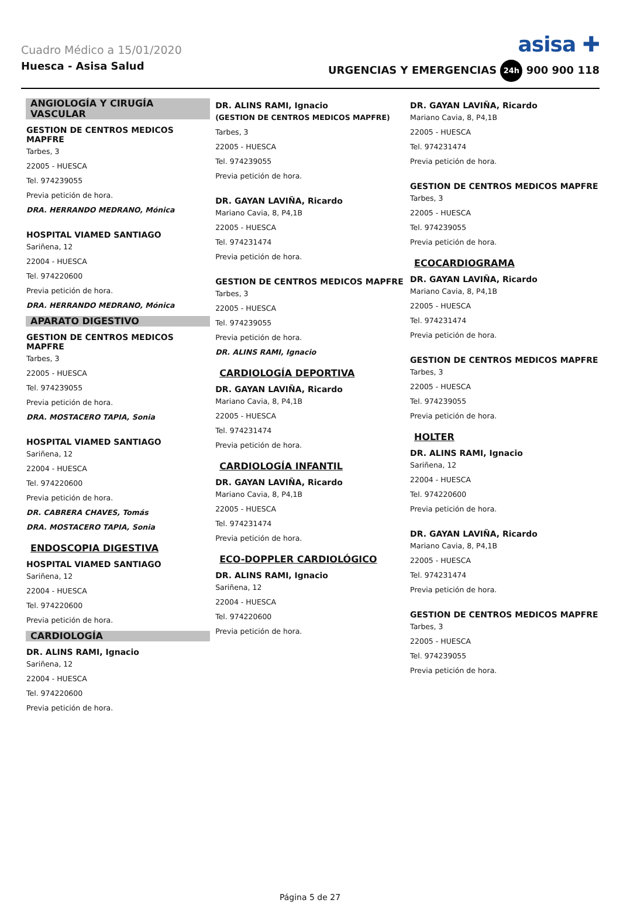Cuadro Médico a 15/01/2020 asisa ✚
Huesca - Asisa Salud URGENCIAS Y EMERGENCIAS 24h 900 900 118
ANGIOLOGÍA Y CIRUGÍA VASCULAR
GESTION DE CENTROS MEDICOS MAPFRE
Tarbes, 3
22005 - HUESCA
Tel. 974239055
Previa petición de hora.
DRA. HERRANDO MEDRANO, Mónica
HOSPITAL VIAMED SANTIAGO
Sariñena, 12
22004 - HUESCA
Tel. 974220600
Previa petición de hora.
DRA. HERRANDO MEDRANO, Mónica
APARATO DIGESTIVO
GESTION DE CENTROS MEDICOS MAPFRE
Tarbes, 3
22005 - HUESCA
Tel. 974239055
Previa petición de hora.
DRA. MOSTACERO TAPIA, Sonia
HOSPITAL VIAMED SANTIAGO
Sariñena, 12
22004 - HUESCA
Tel. 974220600
Previa petición de hora.
DR. CABRERA CHAVES, Tomás
DRA. MOSTACERO TAPIA, Sonia
ENDOSCOPIA DIGESTIVA
HOSPITAL VIAMED SANTIAGO
Sariñena, 12
22004 - HUESCA
Tel. 974220600
Previa petición de hora.
CARDIOLOGÍA
DR. ALINS RAMI, Ignacio
Sariñena, 12
22004 - HUESCA
Tel. 974220600
Previa petición de hora.
DR. ALINS RAMI, Ignacio
(GESTION DE CENTROS MEDICOS MAPFRE)
Tarbes, 3
22005 - HUESCA
Tel. 974239055
Previa petición de hora.
DR. GAYAN LAVIÑA, Ricardo
Mariano Cavia, 8, P4,1B
22005 - HUESCA
Tel. 974231474
Previa petición de hora.
GESTION DE CENTROS MEDICOS MAPFRE
Tarbes, 3
22005 - HUESCA
Tel. 974239055
Previa petición de hora.
DR. ALINS RAMI, Ignacio
CARDIOLOGÍA DEPORTIVA
DR. GAYAN LAVIÑA, Ricardo
Mariano Cavia, 8, P4,1B
22005 - HUESCA
Tel. 974231474
Previa petición de hora.
CARDIOLOGÍA INFANTIL
DR. GAYAN LAVIÑA, Ricardo
Mariano Cavia, 8, P4,1B
22005 - HUESCA
Tel. 974231474
Previa petición de hora.
ECO-DOPPLER CARDIOLÓGICO
DR. ALINS RAMI, Ignacio
Sariñena, 12
22004 - HUESCA
Tel. 974220600
Previa petición de hora.
DR. GAYAN LAVIÑA, Ricardo
Mariano Cavia, 8, P4,1B
22005 - HUESCA
Tel. 974231474
Previa petición de hora.
GESTION DE CENTROS MEDICOS MAPFRE
Tarbes, 3
22005 - HUESCA
Tel. 974239055
Previa petición de hora.
ECOCARDIOGRAMA
DR. GAYAN LAVIÑA, Ricardo
Mariano Cavia, 8, P4,1B
22005 - HUESCA
Tel. 974231474
Previa petición de hora.
GESTION DE CENTROS MEDICOS MAPFRE
Tarbes, 3
22005 - HUESCA
Tel. 974239055
Previa petición de hora.
HOLTER
DR. ALINS RAMI, Ignacio
Sariñena, 12
22004 - HUESCA
Tel. 974220600
Previa petición de hora.
DR. GAYAN LAVIÑA, Ricardo
Mariano Cavia, 8, P4,1B
22005 - HUESCA
Tel. 974231474
Previa petición de hora.
GESTION DE CENTROS MEDICOS MAPFRE
Tarbes, 3
22005 - HUESCA
Tel. 974239055
Previa petición de hora.
Página 5 de 27